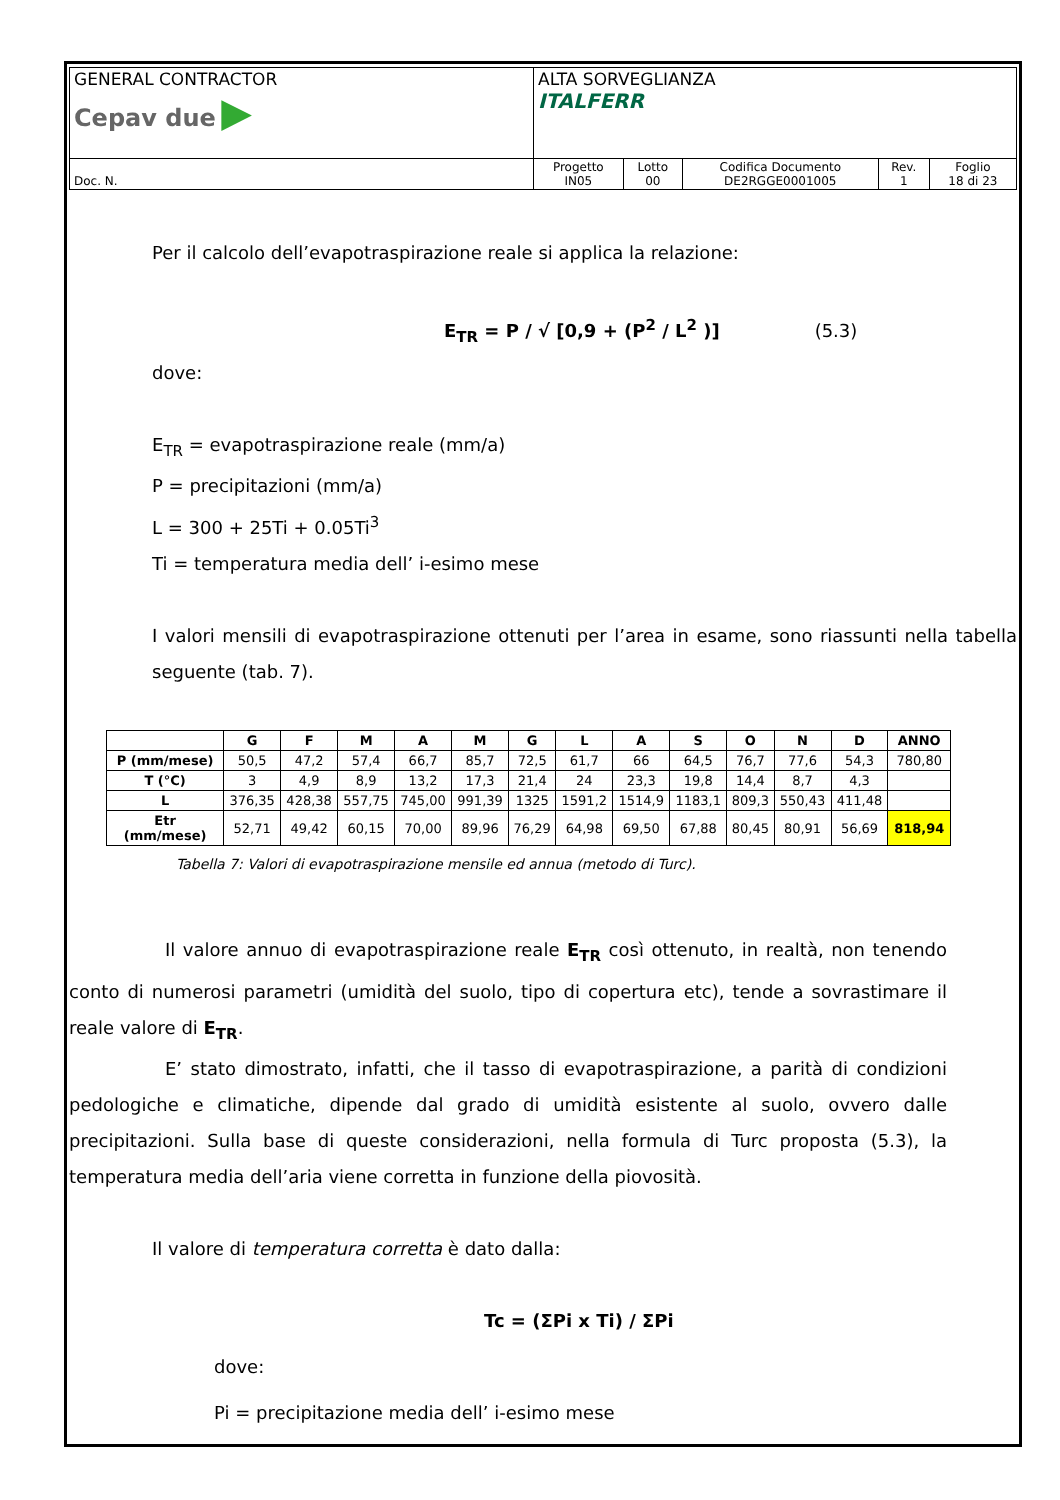| GENERAL CONTRACTOR Cepav due ▶ | ALTA SORVEGLIANZA ITALFERR | | | | |
| Doc. N. | Progetto IN05 | Lotto 00 | Codifica Documento DE2RGGE0001005 | Rev. 1 | Foglio 18 di 23 |
Per il calcolo dell’evapotraspirazione reale si applica la relazione:
E<sub>TR</sub> = P / √ [0,9 + (P<sup>2</sup> / L<sup>2</sup> )] (5.3)
dove:
E<sub>TR</sub> = evapotraspirazione reale (mm/a)
P = precipitazioni (mm/a)
L = 300 + 25Ti + 0.05Ti<sup>3</sup>
Ti = temperatura media dell’ i-esimo mese
I valori mensili di evapotraspirazione ottenuti per l’area in esame, sono riassunti nella tabella seguente (tab. 7).
| | G | F | M | A | M | G | L | A | S | O | N | D | ANNO |
| --- | --- | --- | --- | --- | --- | --- | --- | --- | --- | --- | --- | --- | --- |
| P (mm/mese) | 50,5 | 47,2 | 57,4 | 66,7 | 85,7 | 72,5 | 61,7 | 66 | 64,5 | 76,7 | 77,6 | 54,3 | 780,80 |
| T (°C) | 3 | 4,9 | 8,9 | 13,2 | 17,3 | 21,4 | 24 | 23,3 | 19,8 | 14,4 | 8,7 | 4,3 | |
| L | 376,35 | 428,38 | 557,75 | 745,00 | 991,39 | 1325 | 1591,2 | 1514,9 | 1183,1 | 809,3 | 550,43 | 411,48 | |
| Etr (mm/mese) | 52,71 | 49,42 | 60,15 | 70,00 | 89,96 | 76,29 | 64,98 | 69,50 | 67,88 | 80,45 | 80,91 | 56,69 | 818,94 |
Tabella 7: Valori di evapotraspirazione mensile ed annua (metodo di Turc).
Il valore annuo di evapotraspirazione reale E<sub>TR</sub> così ottenuto, in realtà, non tenendo conto di numerosi parametri (umidità del suolo, tipo di copertura etc), tende a sovrastimare il reale valore di E<sub>TR</sub>.
E’ stato dimostrato, infatti, che il tasso di evapotraspirazione, a parità di condizioni pedologiche e climatiche, dipende dal grado di umidità esistente al suolo, ovvero dalle precipitazioni. Sulla base di queste considerazioni, nella formula di Turc proposta (5.3), la temperatura media dell’aria viene corretta in funzione della piovosità.
Il valore di temperatura corretta è dato dalla:
Tc = (ΣPi x Ti) / ΣPi
dove:
Pi = precipitazione media dell’ i-esimo mese